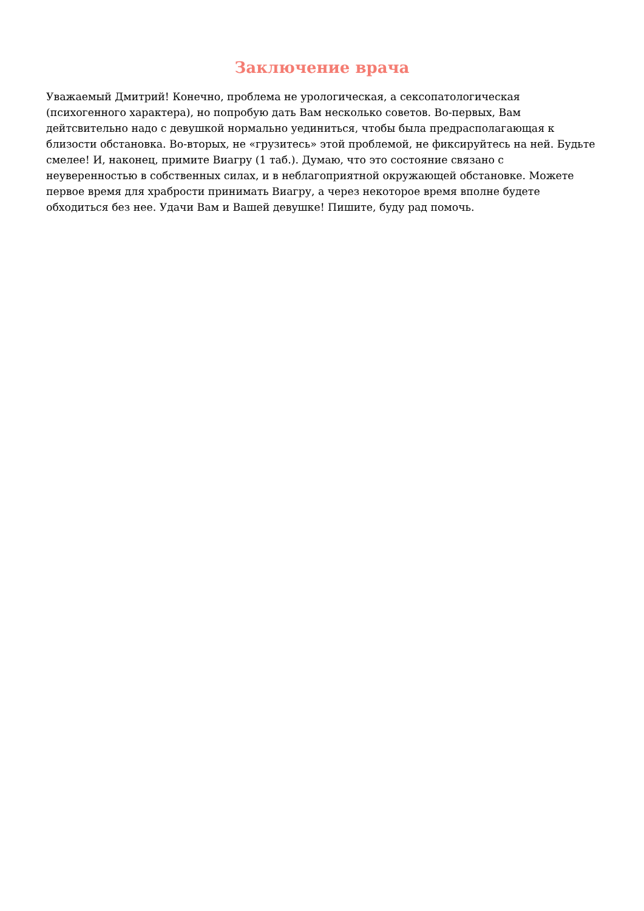Заключение врача
Уважаемый Дмитрий! Конечно, проблема не урологическая, а сексопатологическая (психогенного характера), но попробую дать Вам несколько советов. Во-первых, Вам дейтсвительно надо с девушкой нормально уединиться, чтобы была предрасполагающая к близости обстановка. Во-вторых, не «грузитесь» этой проблемой, не фиксируйтесь на ней. Будьте смелее! И, наконец, примите Виагру (1 таб.). Думаю, что это состояние связано с неуверенностью в собственных силах, и в неблагоприятной окружающей обстановке. Можете первое время для храбрости принимать Виагру, а через некоторое время вполне будете обходиться без нее. Удачи Вам и Вашей девушке! Пишите, буду рад помочь.